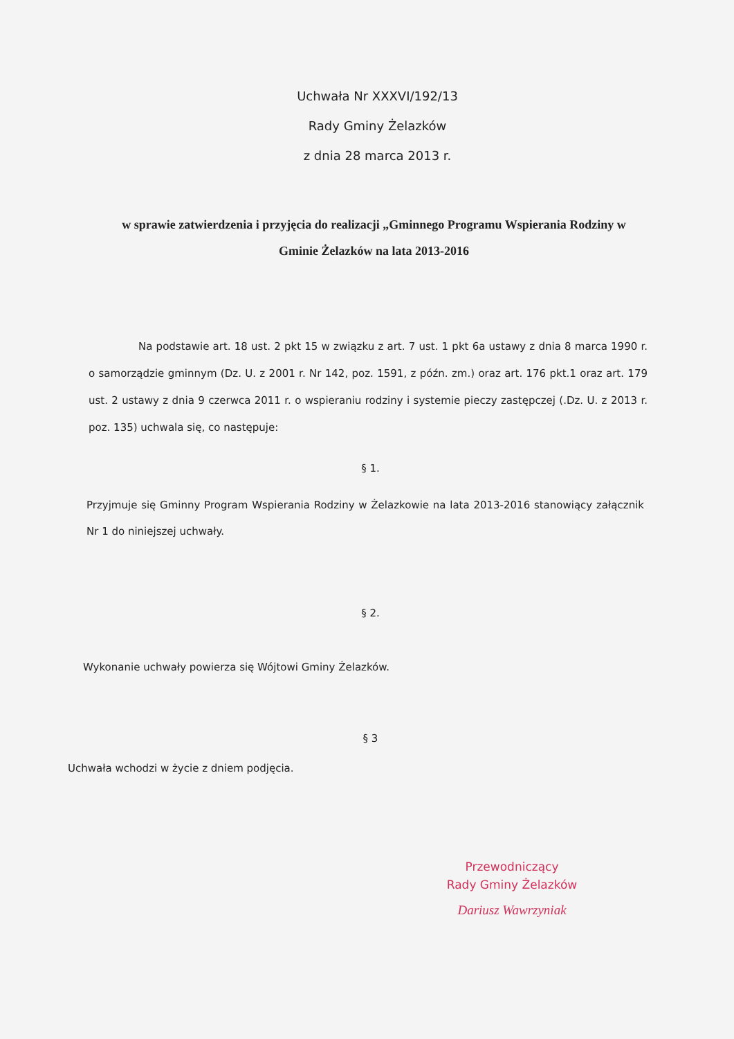Uchwała Nr XXXVI/192/13
Rady Gminy Żelazków
z dnia 28 marca 2013 r.
w sprawie zatwierdzenia i przyjęcia do realizacji „Gminnego Programu Wspierania Rodziny w Gminie Żelazków na lata 2013-2016
Na podstawie art. 18 ust. 2 pkt 15 w związku z art. 7 ust. 1 pkt 6a ustawy z dnia 8 marca 1990 r. o samorządzie gminnym (Dz. U. z 2001 r. Nr 142, poz. 1591, z późn. zm.) oraz art. 176 pkt.1 oraz art. 179 ust. 2 ustawy z dnia 9 czerwca 2011 r. o wspieraniu rodziny i systemie pieczy zastępczej (.Dz. U. z 2013 r. poz. 135) uchwala się, co następuje:
§ 1.
Przyjmuje się Gminny Program Wspierania Rodziny w Żelazkowie na lata 2013-2016 stanowiący załącznik Nr 1 do niniejszej uchwały.
§ 2.
Wykonanie uchwały powierza się Wójtowi Gminy Żelazków.
§ 3
Uchwała wchodzi w życie z dniem podjęcia.
Przewodniczący
Rady Gminy Żelazków
Dariusz Wawrzyniak